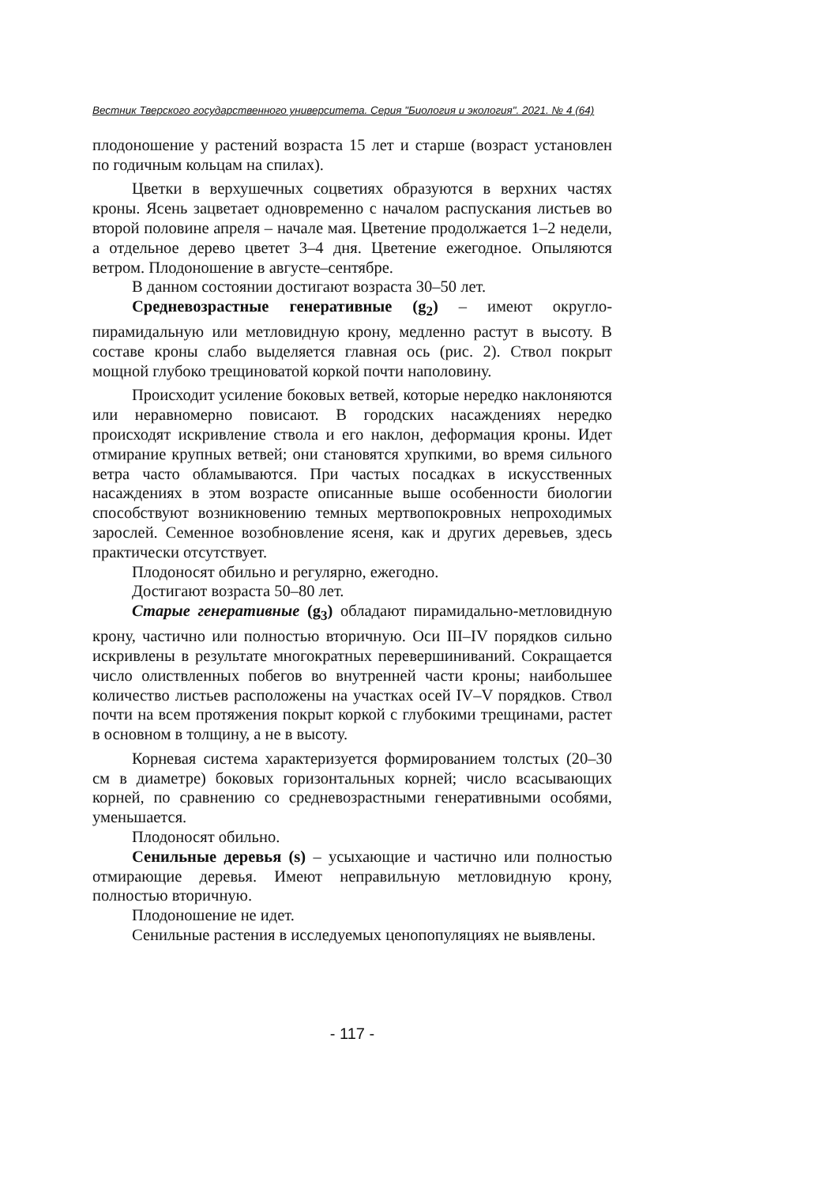Вестник Тверского государственного университета. Серия "Биология и экология". 2021. № 4 (64)
плодоношение у растений возраста 15 лет и старше (возраст установлен по годичным кольцам на спилах).
Цветки в верхушечных соцветиях образуются в верхних частях кроны. Ясень зацветает одновременно с началом распускания листьев во второй половине апреля – начале мая. Цветение продолжается 1–2 недели, а отдельное дерево цветет 3–4 дня. Цветение ежегодное. Опыляются ветром. Плодоношение в августе–сентябре.
В данном состоянии достигают возраста 30–50 лет.
Средневозрастные генеративные (g<sub>2</sub>) – имеют округло-пирамидальную или метловидную крону, медленно растут в высоту. В составе кроны слабо выделяется главная ось (рис. 2). Ствол покрыт мощной глубоко трещиноватой коркой почти наполовину.
Происходит усиление боковых ветвей, которые нередко наклоняются или неравномерно повисают. В городских насаждениях нередко происходят искривление ствола и его наклон, деформация кроны. Идет отмирание крупных ветвей; они становятся хрупкими, во время сильного ветра часто обламываются. При частых посадках в искусственных насаждениях в этом возрасте описанные выше особенности биологии способствуют возникновению темных мертвопокровных непроходимых зарослей. Семенное возобновление ясеня, как и других деревьев, здесь практически отсутствует.
Плодоносят обильно и регулярно, ежегодно.
Достигают возраста 50–80 лет.
Старые генеративные (g<sub>3</sub>) обладают пирамидально-метловидную крону, частично или полностью вторичную. Оси III–IV порядков сильно искривлены в результате многократных перевершиниваний. Сокращается число олиствленных побегов во внутренней части кроны; наибольшее количество листьев расположены на участках осей IV–V порядков. Ствол почти на всем протяжения покрыт коркой с глубокими трещинами, растет в основном в толщину, а не в высоту.
Корневая система характеризуется формированием толстых (20–30 см в диаметре) боковых горизонтальных корней; число всасывающих корней, по сравнению со средневозрастными генеративными особями, уменьшается.
Плодоносят обильно.
Сенильные деревья (s) – усыхающие и частично или полностью отмирающие деревья. Имеют неправильную метловидную крону, полностью вторичную.
Плодоношение не идет.
Сенильные растения в исследуемых ценопопуляциях не выявлены.
- 117 -